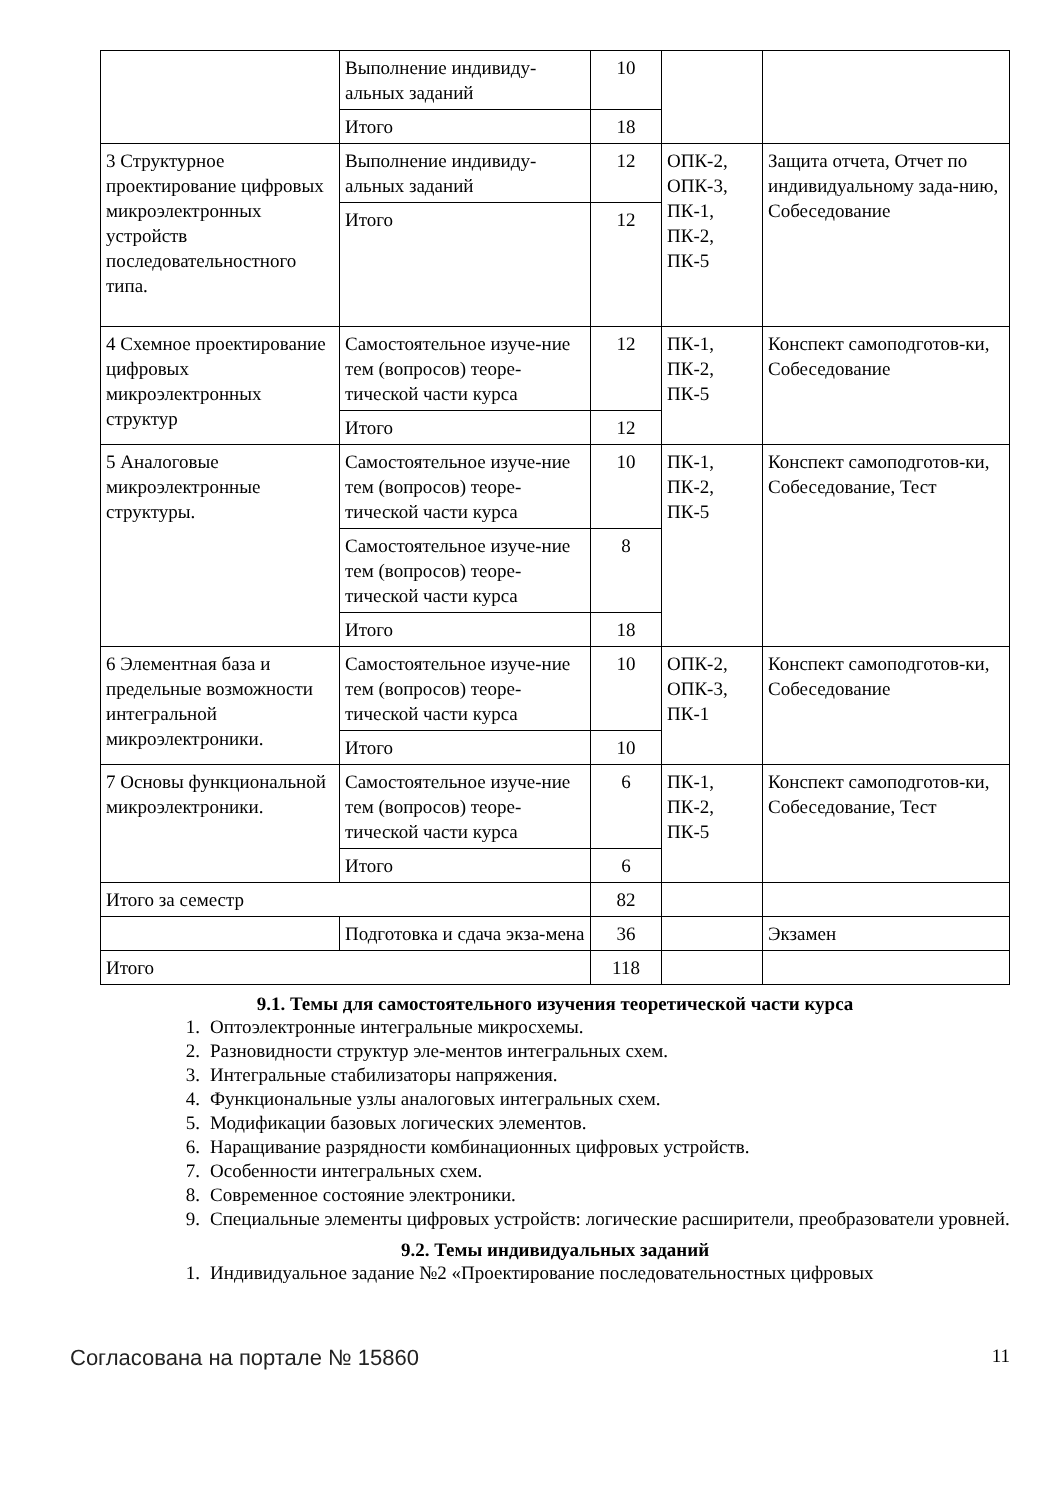| | Выполнение индивиду-альных заданий | 10 | | |
| | Итого | 18 | | |
| 3 Структурное проектирование цифровых микроэлектронных устройств последовательностного типа. | Выполнение индивиду-альных заданий | 12 | ОПК-2, ОПК-3, ПК-1, ПК-2, ПК-5 | Защита отчета, Отчет по индивидуальному зада-нию, Собеседование |
| | Итого | 12 | | |
| 4 Схемное проектирование цифровых микроэлектронных структур | Самостоятельное изуче-ние тем (вопросов) теоре-тической части курса | 12 | ПК-1, ПК-2, ПК-5 | Конспект самоподготов-ки, Собеседование |
| | Итого | 12 | | |
| 5 Аналоговые микроэлектронные структуры. | Самостоятельное изуче-ние тем (вопросов) теоре-тической части курса | 10 | ПК-1, ПК-2, ПК-5 | Конспект самоподготов-ки, Собеседование, Тест |
| | Самостоятельное изуче-ние тем (вопросов) теоре-тической части курса | 8 | | |
| | Итого | 18 | | |
| 6 Элементная база и предельные возможности интегральной микроэлектроники. | Самостоятельное изуче-ние тем (вопросов) теоре-тической части курса | 10 | ОПК-2, ОПК-3, ПК-1 | Конспект самоподготов-ки, Собеседование |
| | Итого | 10 | | |
| 7 Основы функциональной микроэлектроники. | Самостоятельное изуче-ние тем (вопросов) теоре-тической части курса | 6 | ПК-1, ПК-2, ПК-5 | Конспект самоподготов-ки, Собеседование, Тест |
| | Итого | 6 | | |
| Итого за семестр | | 82 | | |
| | Подготовка и сдача экза-мена | 36 | | Экзамен |
| Итого | | 118 | | |
9.1. Темы для самостоятельного изучения теоретической части курса
1. Оптоэлектронные интегральные микросхемы.
2. Разновидности структур эле-ментов интегральных схем.
3. Интегральные стабилизаторы напряжения.
4. Функциональные узлы аналоговых интегральных схем.
5. Модификации базовых логических элементов.
6. Наращивание разрядности комбинационных цифровых устройств.
7. Особенности интегральных схем.
8. Современное состояние электроники.
9. Специальные элементы цифровых устройств: логические расширители, преобразователи уровней.
9.2. Темы индивидуальных заданий
1. Индивидуальное задание №2 «Проектирование последовательностных цифровых
Согласована на портале № 15860 11